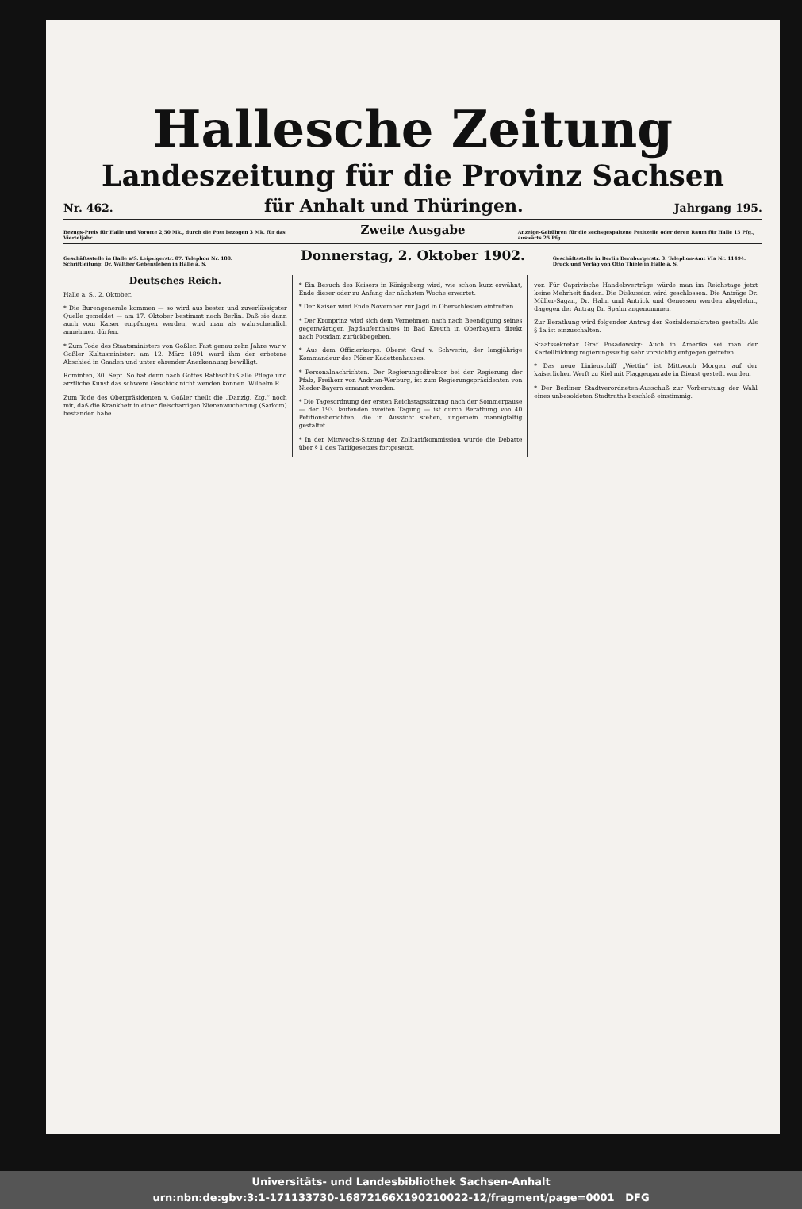Hallesche Zeitung
Landeszeitung für die Provinz Sachsen
Nr. 462. für Anhalt und Thüringen. Jahrgang 195.
Bezugs-Preis für Halle und Vororte 2,50 Mk., durch die Post bezogen 3 Mk. für das Vierteljahr. Zweite Ausgabe Anzeige-Gebühren für die sechsgespaltene Petitzeile oder deren Raum für Halle 15 Pfg., auswärts 25 Pfg.
Geschäftsstelle in Halle a/S. Leipzigerstr. 87. Telephon Nr. 188. Schriftleitung: Dr. Walther Gebensleben in Halle a. S. Donnerstag, 2. Oktober 1902. Geschäftsstelle in Berlin Bernburgerstr. 3. Telephon-Amt VIa Nr. 11494. Druck und Verlag von Otto Thiele in Halle a. S.
Deutsches Reich.
Halle a. S., 2. Oktober.
* Die Burengenerale kommen — so wird aus bester und zuverlässigster Quelle gemeldet — am 17. Oktober bestimmt nach Berlin. Daß sie dann auch vom Kaiser empfangen werden, wird man als wahrscheinlich annehmen dürfen.
* Zum Tode des Staatsministers von Goßler. Fast genau zehn Jahre war v. Goßler Kultusminister: am 12. März 1891 ward ihm der erbetene Abschied in Gnaden und unter ehrender Anerkennung bewilligt.
Rominten, 30. Sept. So hat denn nach Gottes Rathschluß alle Pflege und ärztliche Kunst das schwere Geschick nicht wenden können. Wilhelm R.
Zum Tode des Oberpräsidenten v. Goßler theilt die „Danzig. Ztg.“ noch mit, daß die Krankheit in einer fleischartigen Nierenwucherung (Sarkom) bestanden habe.
* Ein Besuch des Kaisers in Königsberg wird, wie schon kurz erwähnt, Ende dieser oder zu Anfang der nächsten Woche erwartet.
* Der Kaiser wird Ende November zur Jagd in Oberschlesien eintreffen.
* Der Kronprinz wird sich dem Vernehmen nach nach Beendigung seines gegenwärtigen Jagdaufenthaltes in Bad Kreuth in Oberbayern direkt nach Potsdam zurückbegeben.
* Aus dem Offizierkorps. Oberst Graf v. Schwerin, der langjährige Kommandeur des Plöner Kadettenhauses.
* Personalnachrichten. Der Regierungsdirektor bei der Regierung der Pfalz, Freiherr von Andrian-Werburg, ist zum Regierungspräsidenten von Nieder-Bayern ernannt worden.
* Die Tagesordnung der ersten Reichstagssitzung nach der Sommerpause — der 193. laufenden zweiten Tagung — ist durch Berathung von 40 Petitionsberichten, die in Aussicht stehen, ungemein mannigfaltig gestaltet.
* In der Mittwochs-Sitzung der Zolltarifkommission wurde die Debatte über § 1 des Tarifgesetzes fortgesetzt.
vor. Für Caprivische Handelsverträge würde man im Reichstage jetzt keine Mehrheit finden. Die Diskussion wird geschlossen. Die Anträge Dr. Müller-Sagan, Dr. Hahn und Antrick und Genossen werden abgelehnt, dagegen der Antrag Dr. Spahn angenommen.
Zur Berathung wird folgender Antrag der Sozialdemokraten gestellt: Als § 1a ist einzuschalten.
Staatssekretär Graf Posadowsky: Auch in Amerika sei man der Kartellbildung regierungsseitig sehr vorsichtig entgegen getreten.
* Das neue Linienschiff „Wettin“ ist Mittwoch Morgen auf der kaiserlichen Werft zu Kiel mit Flaggenparade in Dienst gestellt worden.
* Der Berliner Stadtverordneten-Ausschuß zur Vorberatung der Wahl eines unbesoldeten Stadtraths beschloß einstimmig.
Universitäts- und Landesbibliothek Sachsen-Anhalt
urn:nbn:de:gbv:3:1-171133730-16872166X190210022-12/fragment/page=0001 DFG